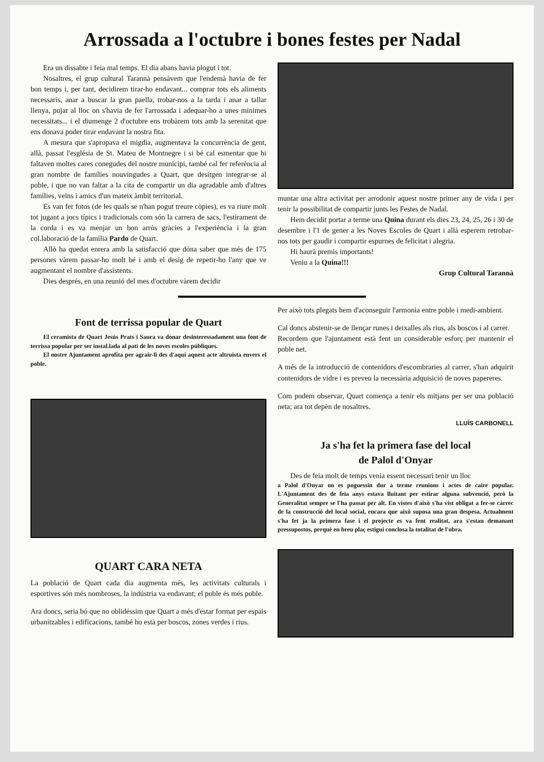Arrossada a l'octubre i bones festes per Nadal
Era un dissabte i feia mal temps. El dia abans havia plogut i tot.
Nosaltres, el grup cultural Tarannà pensàvem que l'endemà havia de fer bon temps i, per tant, decidirem tirar-ho endavant... comprar tots els aliments necessaris, anar a buscar la gran paella, trobar-nos a la tarda i anar a tallar llenya, pujar al lloc on s'havia de fer l'arrossada i adequar-ho a unes mínimes necessitats... i el diumenge 2 d'octubre ens trobàrem tots amb la serenitat que ens donava poder tirar endavant la nostra fita.
A mesura que s'apropava el migdia, augmentava la concurrència de gent, allà, passat l'església de St. Mateu de Montnegre i si bé cal esmentar que hi faltaven moltes cares conegudes del nostre municipi, també cal fer referència al gran nombre de famílies nouvingudes a Quart, que desitgen integrar-se al poble, i que no van faltar a la cita de compartir un dia agradable amb d'altres famílies, veïns i amics d'un mateix àmbit territorial.
Es van fer fotos (de les quals se n'han pogut treure còpies), es va riure molt tot jugant a jocs típics i tradicionals com són la carrera de sacs, l'estirament de la corda i es va menjar un bon arròs gràcies a l'experiència i la gran col.laboració de la família Pardo de Quart.
Allò ha quedat enrera amb la satisfacció que dóna saber que més de 175 persones vàrem passar-ho molt bé i amb el desig de repetir-ho l'any que ve augmentant el nombre d'assistents.
Dies després, en una reunió del mes d'octubre vàrem decidir
muntar una altra activitat per arrodonir aquest nostre primer any de vida i per tenir la possibilitat de compartir junts les Festes de Nadal.
Hem decidit portar a terme una Quina durant els dies 23, 24, 25, 26 i 30 de desembre i l'1 de gener a les Noves Escoles de Quart i allà esperem retrobar-nos tots per gaudir i compartir espurnes de felicitat i alegria.
Hi haurà premis importants!
Veniu a la Quina!!!
Grup Cultural Tarannà
Font de terrissa popular de Quart
El ceramista de Quart Jesús Prats i Saura va donar desinteressadament una font de terrissa popular per ser instal.lada al pati de les noves escoles públiques.
El nostre Ajuntament aprofita per agrair-li des d'aquí aquest acte altruista envers el poble.
QUART CARA NETA
La població de Quart cada dia augmenta més, les activitats culturals i esportives són més nombroses, la indústria va endavant; el poble és més poble.
Ara doncs, seria bó que no oblidéssim que Quart a més d'estar format per espais urbanitzables i edificacions, també ho està per boscos, zones verdes i rius.
Per això tots plegats hem d'aconseguir l'armonia entre poble i medi-ambient.
Cal doncs abstenir-se de llençar runes i deixalles als rius, als boscos i al carrer.
Recordem que l'ajuntament està fent un considerable esforç per mantenir el poble net.
A més de la introducció de contenidors d'escombraries al carrer, s'han adquirit contenidors de vidre i es preveu la necessària adquisició de noves papereres.
Com podem observar, Quart comença a tenir els mitjans per ser una població neta; ara tot depèn de nosaltres.
LLUÍS CARBONELL
Ja s'ha fet la primera fase del local
de Palol d'Onyar
Des de feia molt de temps venia essent necessari tenir un lloc
a Palol d'Onyar on es poguessin dur a terme reunions i actes de caire popular. L'Ajuntament des de feia anys estava lluitant per estirar alguna subvenció, però la Generalitat sempre se l'ha passat per alt. En vistes d'això s'ha vist obligat a fer-se càrrec de la construcció del local social, encara que això suposa una gran despesa. Actualment s'ha fet ja la primera fase i el projecte es va fent realitat, ara s'estan demanant pressupostos, perquè en breu plaç estigui conclosa la totalitat de l'obra.